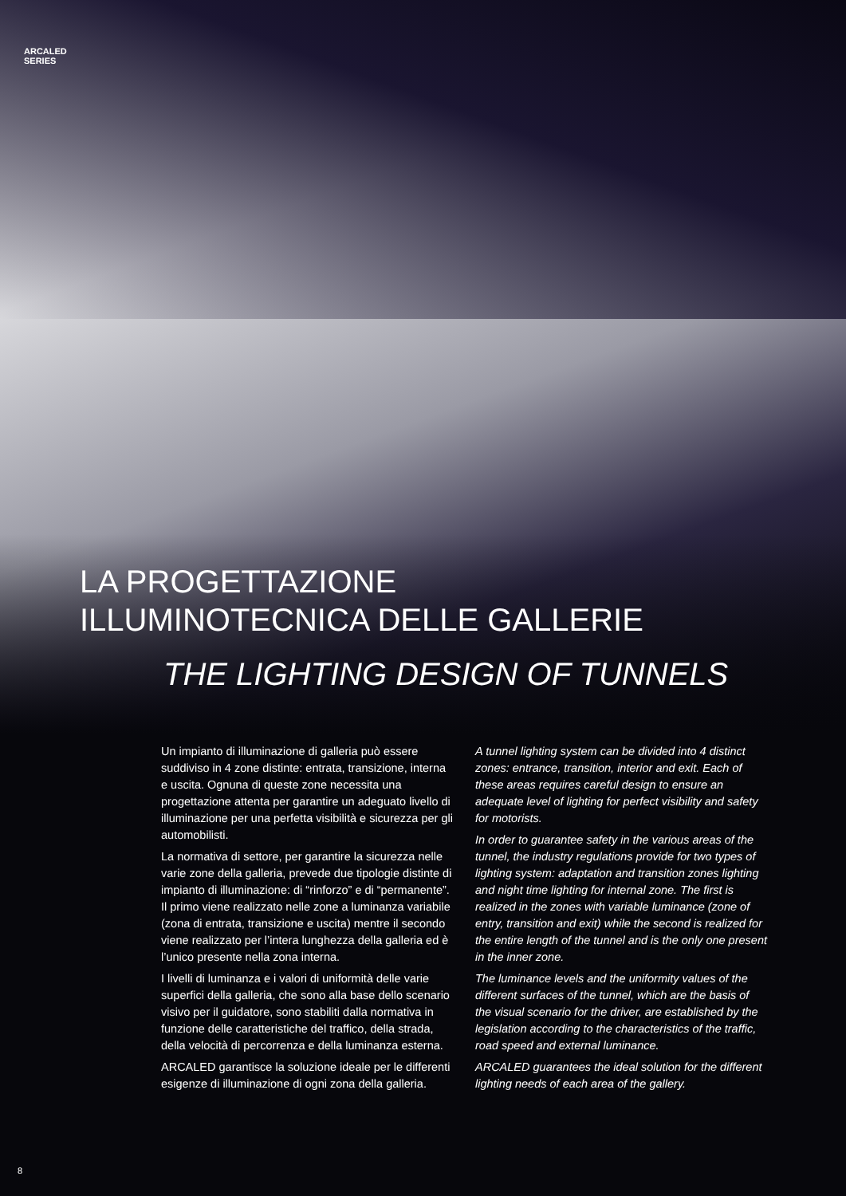ARCALED
SERIES
LA PROGETTAZIONE
ILLUMINOTECNICA DELLE GALLERIE
THE LIGHTING DESIGN OF TUNNELS
Un impianto di illuminazione di galleria può essere suddiviso in 4 zone distinte: entrata, transizione, interna e uscita. Ognuna di queste zone necessita una progettazione attenta per garantire un adeguato livello di illuminazione per una perfetta visibilità e sicurezza per gli automobilisti.
La normativa di settore, per garantire la sicurezza nelle varie zone della galleria, prevede due tipologie distinte di impianto di illuminazione: di “rinforzo” e di “permanente”. Il primo viene realizzato nelle zone a luminanza variabile (zona di entrata, transizione e uscita) mentre il secondo viene realizzato per l’intera lunghezza della galleria ed è l’unico presente nella zona interna.
I livelli di luminanza e i valori di uniformità delle varie superfici della galleria, che sono alla base dello scenario visivo per il guidatore, sono stabiliti dalla normativa in funzione delle caratteristiche del traffico, della strada, della velocità di percorrenza e della luminanza esterna.
ARCALED garantisce la soluzione ideale per le differenti esigenze di illuminazione di ogni zona della galleria.
A tunnel lighting system can be divided into 4 distinct zones: entrance, transition, interior and exit. Each of these areas requires careful design to ensure an adequate level of lighting for perfect visibility and safety for motorists.
In order to guarantee safety in the various areas of the tunnel, the industry regulations provide for two types of lighting system: adaptation and transition zones lighting and night time lighting for internal zone. The first is realized in the zones with variable luminance (zone of entry, transition and exit) while the second is realized for the entire length of the tunnel and is the only one present in the inner zone.
The luminance levels and the uniformity values of the different surfaces of the tunnel, which are the basis of the visual scenario for the driver, are established by the legislation according to the characteristics of the traffic, road speed and external luminance.
ARCALED guarantees the ideal solution for the different lighting needs of each area of the gallery.
8